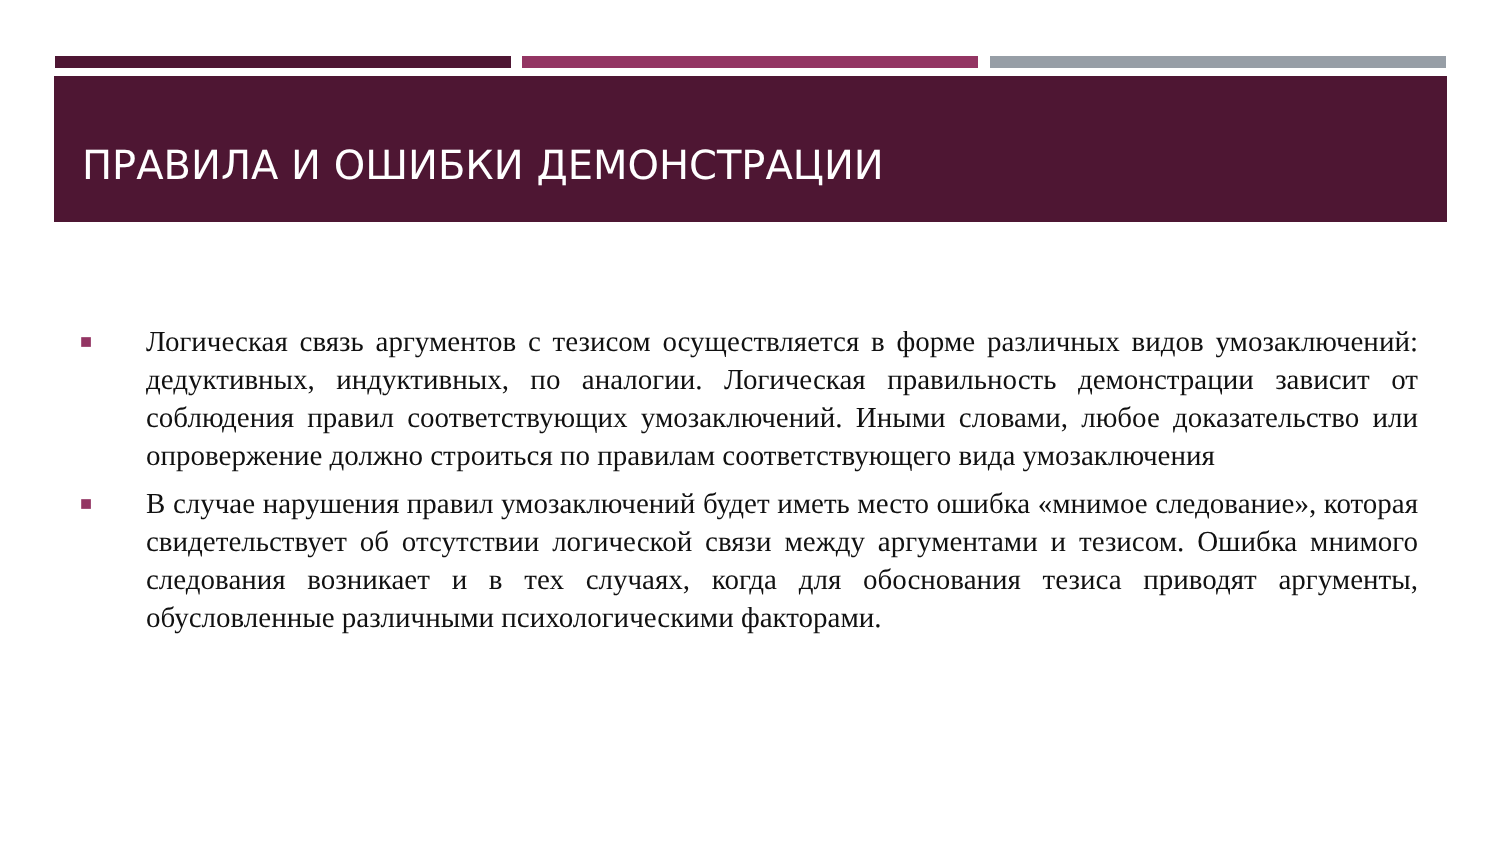ПРАВИЛА И ОШИБКИ ДЕМОНСТРАЦИИ
■
Логическая связь аргументов с тезисом осуществляется в форме различных видов умозаключений: дедуктивных, индуктивных, по аналогии. Логическая правильность демонстрации зависит от соблюдения правил соответствующих умозаключений. Иными словами, любое доказательство или опровержение должно строиться по правилам соответствующего вида умозаключения
■
В случае нарушения правил умозаключений будет иметь место ошибка «мнимое следование», которая свидетельствует об отсутствии логической связи между аргументами и тезисом. Ошибка мнимого следования возникает и в тех случаях, когда для обоснования тезиса приводят аргументы, обусловленные различными психологическими факторами.